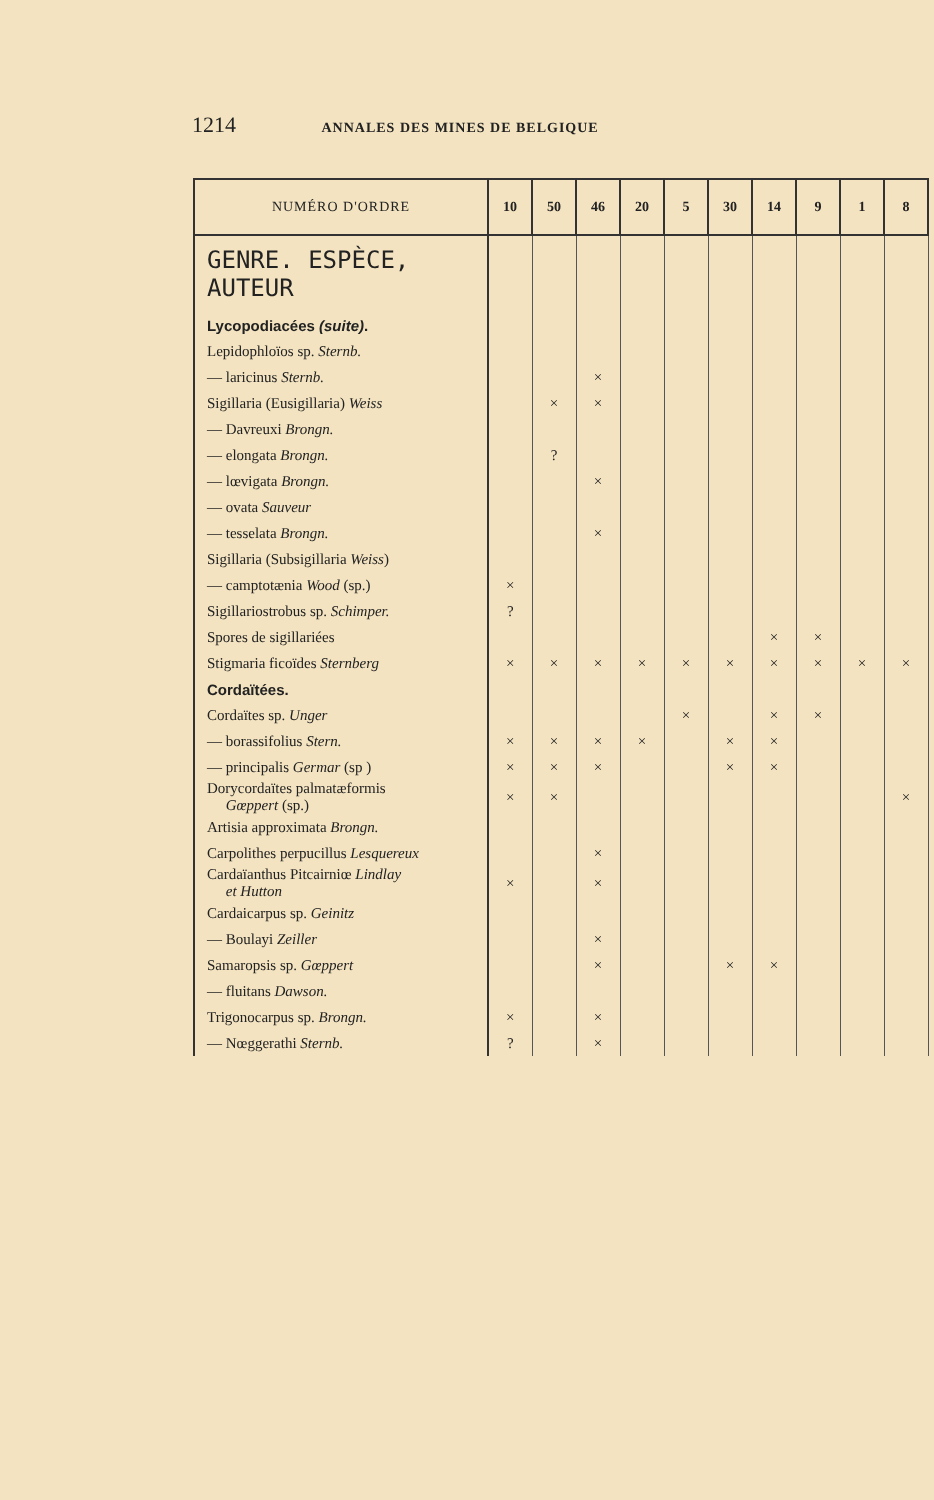1214 ANNALES DES MINES DE BELGIQUE
| NUMÉRO D'ORDRE | 10 | 50 | 46 | 20 | 5 | 30 | 14 | 9 | 1 | 8 |
| --- | --- | --- | --- | --- | --- | --- | --- | --- | --- | --- |
| GENRE. ESPÈCE, AUTEUR | | | | | | | | | | |
| Lycopodiacées (suite) . | | | | | | | | | | |
| Lepidophloïos sp. Sternb. | | | | | | | | | | |
| — laricinus Sternb. | | | × | | | | | | | |
| Sigillaria (Eusigillaria) Weiss | | × | × | | | | | | | |
| — Davreuxi Brongn. | | | | | | | | | | |
| — elongata Brongn. | | ? | | | | | | | | |
| — lœvigata Brongn. | | | × | | | | | | | |
| — ovata Sauveur | | | | | | | | | | |
| — tesselata Brongn. | | | × | | | | | | | |
| Sigillaria (Subsigillaria Weiss ) | | | | | | | | | | |
| — camptotænia Wood (sp.) | × | | | | | | | | | |
| Sigillariostrobus sp. Schimper. | ? | | | | | | | | | |
| Spores de sigillariées | | | | | | | × | × | | |
| Stigmaria ficoïdes Sternberg | × | × | × | × | × | × | × | × | × | × |
| Cordaïtées. | | | | | | | | | | |
| Cordaïtes sp. Unger | | | | | × | | × | × | | |
| — borassifolius Stern. | × | × | × | × | | × | × | | | |
| — principalis Germar (sp ) | × | × | × | | | × | × | | | |
| Dorycordaïtes palmatæformis Gœppert (sp.) | × | × | | | | | | | | × |
| Artisia approximata Brongn. | | | | | | | | | | |
| Carpolithes perpucillus Lesquereux | | | × | | | | | | | |
| Cardaïanthus Pitcairniœ Lindlay et Hutton | × | | × | | | | | | | |
| Cardaicarpus sp. Geinitz | | | | | | | | | | |
| — Boulayi Zeiller | | | × | | | | | | | |
| Samaropsis sp. Gœppert | | | × | | | × | × | | | |
| — fluitans Dawson. | | | | | | | | | | |
| Trigonocarpus sp. Brongn. | × | | × | | | | | | | |
| — Nœggerathi Sternb. | ? | | × | | | | | | | |